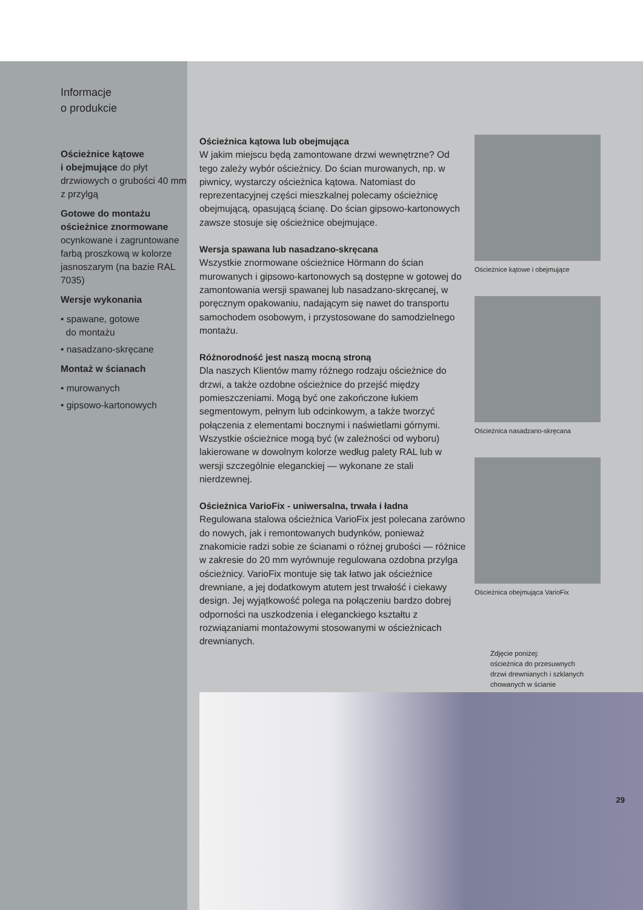Informacje
o produkcie
Ościeżnice kątowe
i obejmujące do płyt drzwiowych o grubości 40 mm z przylgą
Gotowe do montażu ościeżnice znormowane ocynkowane i zagruntowane farbą proszkową w kolorze jasnoszarym (na bazie RAL 7035)
Wersje wykonania
• spawane, gotowe
do montażu
• nasadzano-skręcane
Montaż w ścianach
• murowanych
• gipsowo-kartonowych
Ościeżnica kątowa lub obejmująca
W jakim miejscu będą zamontowane drzwi wewnętrzne? Od tego zależy wybór ościeżnicy. Do ścian murowanych, np. w piwnicy, wystarczy ościeżnica kątowa. Natomiast do reprezentacyjnej części mieszkalnej polecamy ościeżnicę obejmującą, opasującą ścianę. Do ścian gipsowo-kartonowych zawsze stosuje się ościeżnice obejmujące.
Wersja spawana lub nasadzano-skręcana
Wszystkie znormowane ościeżnice Hörmann do ścian murowanych i gipsowo-kartonowych są dostępne w gotowej do zamontowania wersji spawanej lub nasadzano-skręcanej, w poręcznym opakowaniu, nadającym się nawet do transportu samochodem osobowym, i przystosowane do samodzielnego montażu.
Różnorodność jest naszą mocną stroną
Dla naszych Klientów mamy różnego rodzaju ościeżnice do drzwi, a także ozdobne ościeżnice do przejść między pomieszczeniami. Mogą być one zakończone łukiem segmentowym, pełnym lub odcinkowym, a także tworzyć połączenia z elementami bocznymi i naświetlami górnymi. Wszystkie ościeżnice mogą być (w zależności od wyboru) lakierowane w dowolnym kolorze według palety RAL lub w wersji szczególnie eleganckiej — wykonane ze stali nierdzewnej.
Ościeżnica VarioFix - uniwersalna, trwała i ładna
Regulowana stalowa ościeżnica VarioFix jest polecana zarówno do nowych, jak i remontowanych budynków, ponieważ znakomicie radzi sobie ze ścianami o różnej grubości — różnice w zakresie do 20 mm wyrównuje regulowana ozdobna przylga ościeżnicy. VarioFix montuje się tak łatwo jak ościeżnice drewniane, a jej dodatkowym atutem jest trwałość i ciekawy design. Jej wyjątkowość polega na połączeniu bardzo dobrej odporności na uszkodzenia i eleganckiego kształtu z rozwiązaniami montażowymi stosowanymi w ościeżnicach drewnianych.
Ościeżnice kątowe i obejmujące
Ościeżnica nasadzano-skręcana
Ościeżnica obejmująca VarioFix
Zdjęcie poniżej:
ościeżnica do przesuwnych
drzwi drewnianych i szklanych
chowanych w ścianie
29